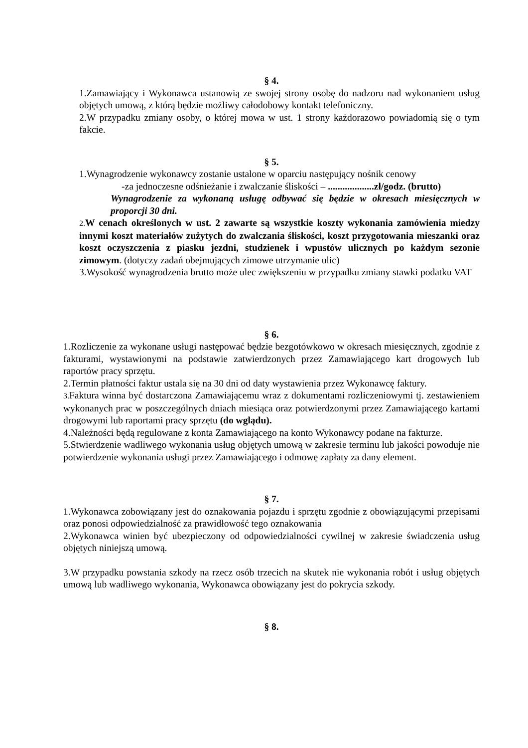§ 4.
1.Zamawiający i Wykonawca ustanowią ze swojej strony osobę do nadzoru nad wykonaniem usług objętych umową, z którą będzie możliwy całodobowy kontakt telefoniczny.
2.W przypadku zmiany osoby, o której mowa w ust. 1 strony każdorazowo powiadomią się o tym fakcie.
§ 5.
1.Wynagrodzenie wykonawcy zostanie ustalone w oparciu następujący nośnik cenowy
-za jednoczesne odśnieżanie i zwalczanie śliskości – ...................zł/godz. (brutto)
Wynagrodzenie za wykonaną usługę odbywać się będzie w okresach miesięcznych w proporcji 30 dni.
2. W cenach określonych w ust. 2 zawarte są wszystkie koszty wykonania zamówienia miedzy innymi koszt materiałów zużytych do zwalczania śliskości, koszt przygotowania mieszanki oraz koszt oczyszczenia z piasku jezdni, studzienek i wpustów ulicznych po każdym sezonie zimowym. (dotyczy zadań obejmujących zimowe utrzymanie ulic)
3.Wysokość wynagrodzenia brutto może ulec zwiększeniu w przypadku zmiany stawki podatku VAT
§ 6.
1.Rozliczenie za wykonane usługi następować będzie bezgotówkowo w okresach miesięcznych, zgodnie z fakturami, wystawionymi na podstawie zatwierdzonych przez Zamawiającego kart drogowych lub raportów pracy sprzętu.
2.Termin płatności faktur ustala się na 30 dni od daty wystawienia przez Wykonawcę faktury.
3. Faktura winna być dostarczona Zamawiającemu wraz z dokumentami rozliczeniowymi tj. zestawieniem wykonanych prac w poszczególnych dniach miesiąca oraz potwierdzonymi przez Zamawiającego kartami drogowymi lub raportami pracy sprzętu (do wglądu).
4.Należności będą regulowane z konta Zamawiającego na konto Wykonawcy podane na fakturze.
5.Stwierdzenie wadliwego wykonania usług objętych umową w zakresie terminu lub jakości powoduje nie potwierdzenie wykonania usługi przez Zamawiającego i odmowę zapłaty za dany element.
§ 7.
1.Wykonawca zobowiązany jest do oznakowania pojazdu i sprzętu zgodnie z obowiązującymi przepisami oraz ponosi odpowiedzialność za prawidłowość tego oznakowania
2.Wykonawca winien być ubezpieczony od odpowiedzialności cywilnej w zakresie świadczenia usług objętych niniejszą umową.
3.W przypadku powstania szkody na rzecz osób trzecich na skutek nie wykonania robót i usług objętych umową lub wadliwego wykonania, Wykonawca obowiązany jest do pokrycia szkody.
§ 8.